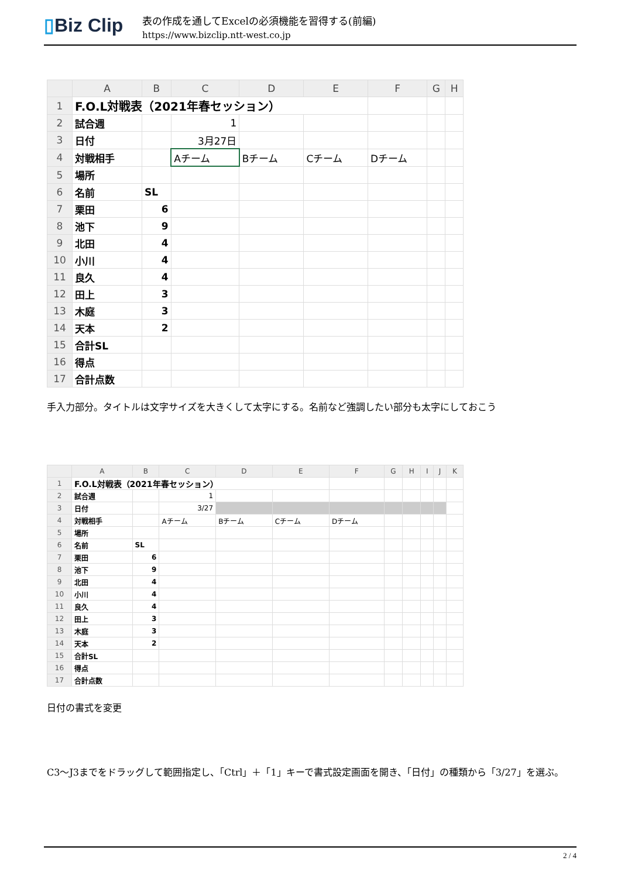▯Biz Clip
表の作成を通してExcelの必須機能を習得する(前編)
https://www.bizclip.ntt-west.co.jp
| | A | B | C | D | E | F | G | H |
| --- | --- | --- | --- | --- | --- | --- | --- | --- |
| 1 | F.O.L対戦表（2021年春セッション） | | | | | | | |
| 2 | 試合週 | | 1 | | | | | |
| 3 | 日付 | | 3月27日 | | | | | |
| 4 | 対戦相手 | | Aチーム | Bチーム | Cチーム | Dチーム | | |
| 5 | 場所 | | | | | | | |
| 6 | 名前 | SL | | | | | | |
| 7 | 栗田 | 6 | | | | | | |
| 8 | 池下 | 9 | | | | | | |
| 9 | 北田 | 4 | | | | | | |
| 10 | 小川 | 4 | | | | | | |
| 11 | 良久 | 4 | | | | | | |
| 12 | 田上 | 3 | | | | | | |
| 13 | 木庭 | 3 | | | | | | |
| 14 | 天本 | 2 | | | | | | |
| 15 | 合計SL | | | | | | | |
| 16 | 得点 | | | | | | | |
| 17 | 合計点数 | | | | | | | |
手入力部分。タイトルは文字サイズを大きくして太字にする。名前など強調したい部分も太字にしておこう
| | A | B | C | D | E | F | G | H | I | J | K |
| --- | --- | --- | --- | --- | --- | --- | --- | --- | --- | --- | --- |
| 1 | F.O.L対戦表（2021年春セッション） | | | | | | | | | | |
| 2 | 試合週 | | 1 | | | | | | | | |
| 3 | 日付 | | 3/27 | | | | | | | | |
| 4 | 対戦相手 | | Aチーム | Bチーム | Cチーム | Dチーム | | | | | |
| 5 | 場所 | | | | | | | | | | |
| 6 | 名前 | SL | | | | | | | | | |
| 7 | 栗田 | 6 | | | | | | | | | |
| 8 | 池下 | 9 | | | | | | | | | |
| 9 | 北田 | 4 | | | | | | | | | |
| 10 | 小川 | 4 | | | | | | | | | |
| 11 | 良久 | 4 | | | | | | | | | |
| 12 | 田上 | 3 | | | | | | | | | |
| 13 | 木庭 | 3 | | | | | | | | | |
| 14 | 天本 | 2 | | | | | | | | | |
| 15 | 合計SL | | | | | | | | | | |
| 16 | 得点 | | | | | | | | | | |
| 17 | 合計点数 | | | | | | | | | | |
日付の書式を変更
C3～J3までをドラッグして範囲指定し、「Ctrl」＋「1」キーで書式設定画面を開き、「日付」の種類から「3/27」を選ぶ。
2 / 4